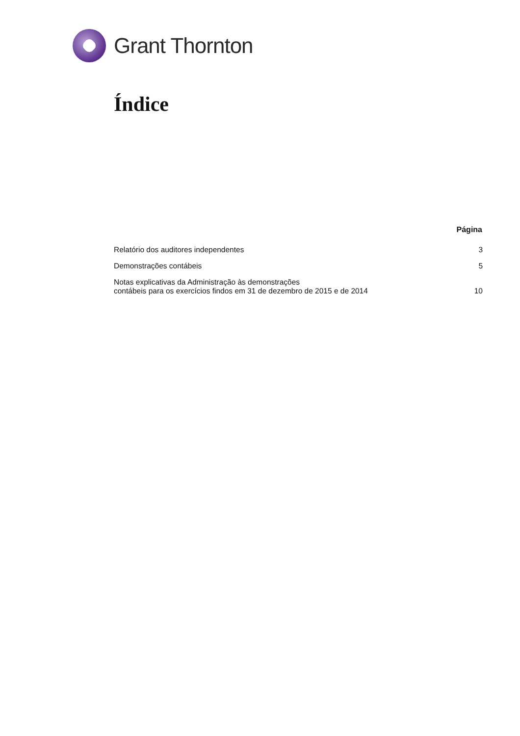Grant Thornton
Índice
| | Página |
| --- | --- |
| Relatório dos auditores independentes | 3 |
| Demonstrações contábeis | 5 |
| Notas explicativas da Administração às demonstrações contábeis para os exercícios findos em 31 de dezembro de 2015 e de 2014 | 10 |